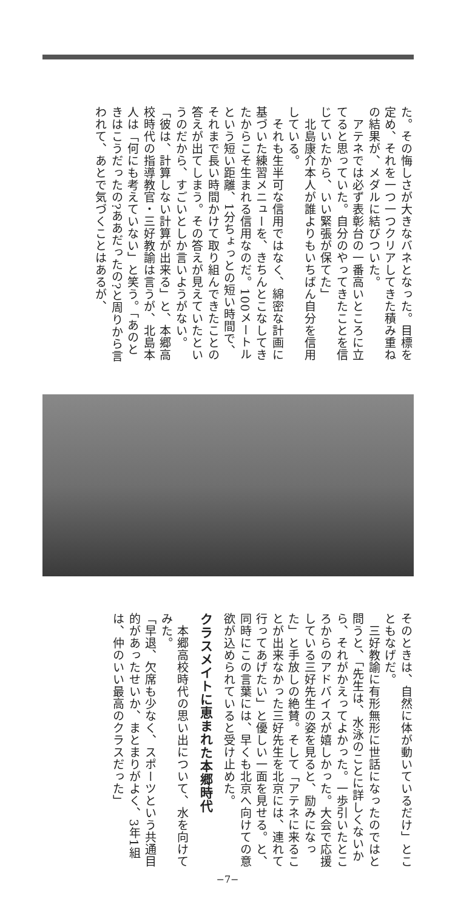た。その悔しさが大きなバネとなった。目標を定め、それを一つ一つクリアしてきた積み重ねの結果が、メダルに結びついた。
　アテネでは必ず表彰台の一番高いところに立てると思っていた。自分のやってきたことを信じていたから、いい緊張が保てた」
　北島康介本人が誰よりもいちばん自分を信用している。
　それも生半可な信用ではなく、綿密な計画に基づいた練習メニューを、きちんとこなしてきたからこそ生まれる信用なのだ。100メートルという短い距離、1分ちょっとの短い時間で、それまで長い時間かけて取り組んできたことの答えが出てしまう。その答えが見えていたというのだから、すごいとしか言いようがない。
「彼は、計算しない計算が出来る」と、本郷高校時代の指導教官・三好教諭は言うが、北島本人は「何にも考えていない」と笑う。「あのときはこうだったの?ああだったの?と周りから言われて、あとで気づくことはあるが、
そのときは、自然に体が動いているだけ」とこともなげだ。
　三好教諭に有形無形に世話になったのではと問うと、「先生は、水泳のことに詳しくないから、それがかえってよかった。一歩引いたところからのアドバイスが嬉しかった。大会で応援している三好先生の姿を見ると、励みになった」と手放しの絶賛。そして「アテネに来ることが出来なかった三好先生を北京には、連れて行ってあげたい」と優しい一面を見せる。と、同時にこの言葉には、早くも北京へ向けての意欲が込められていると受け止めた。
クラスメイトに恵まれた本郷時代
　本郷高校時代の思い出について、水を向けてみた。
「早退、欠席も少なく、スポーツという共通目的があったせいか、まとまりがよく、3年1組は、仲のいい最高のクラスだった」
−7−